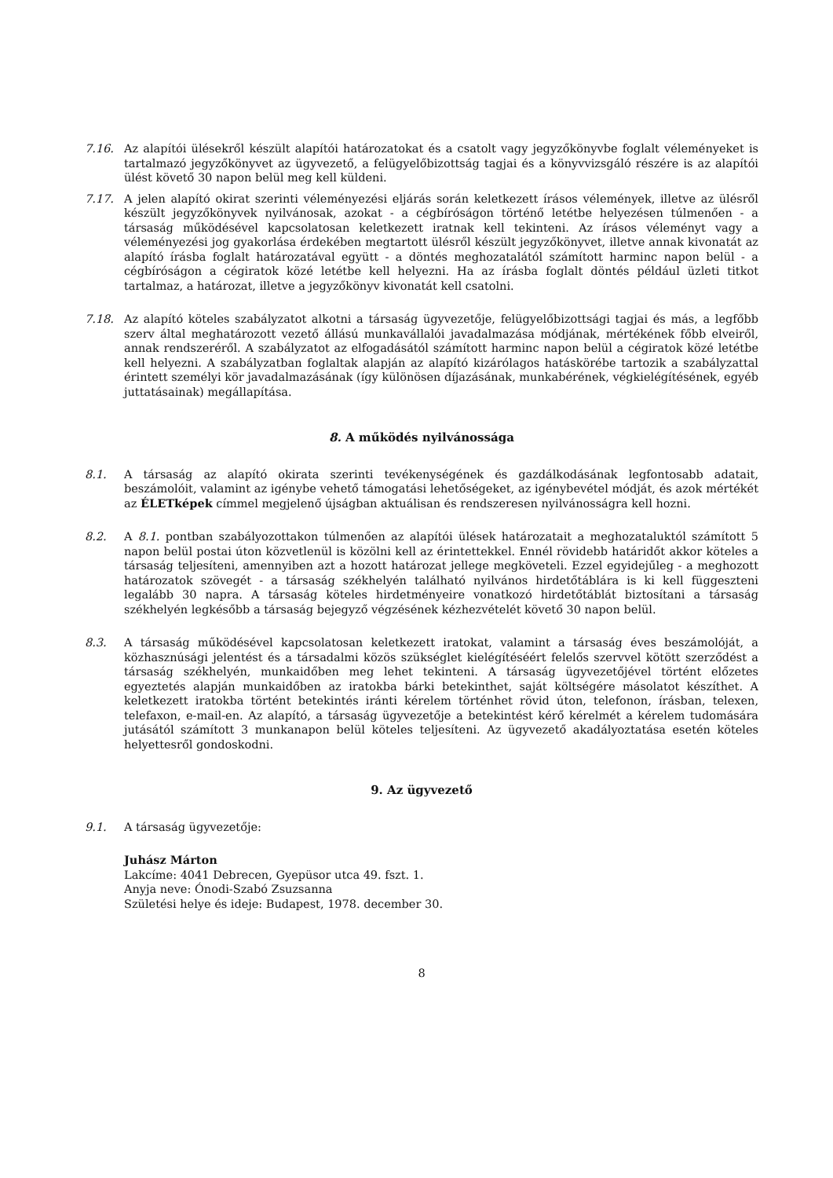7.16. Az alapítói ülésekről készült alapítói határozatokat és a csatolt vagy jegyzőkönyvbe foglalt véleményeket is tartalmazó jegyzőkönyvet az ügyvezető, a felügyelőbizottság tagjai és a könyvvizsgáló részére is az alapítói ülést követő 30 napon belül meg kell küldeni.
7.17. A jelen alapító okirat szerinti véleményezési eljárás során keletkezett írásos vélemények, illetve az ülésről készült jegyzőkönyvek nyilvánosak, azokat - a cégbíróságon történő letétbe helyezésen túlmenően - a társaság működésével kapcsolatosan keletkezett iratnak kell tekinteni. Az írásos véleményt vagy a véleményezési jog gyakorlása érdekében megtartott ülésről készült jegyzőkönyvet, illetve annak kivonatát az alapító írásba foglalt határozatával együtt - a döntés meghozatalától számított harminc napon belül - a cégbíróságon a cégiratok közé letétbe kell helyezni. Ha az írásba foglalt döntés például üzleti titkot tartalmaz, a határozat, illetve a jegyzőkönyv kivonatát kell csatolni.
7.18. Az alapító köteles szabályzatot alkotni a társaság ügyvezetője, felügyelőbizottsági tagjai és más, a legfőbb szerv által meghatározott vezető állású munkavállalói javadalmazása módjának, mértékének főbb elveiről, annak rendszeréről. A szabályzatot az elfogadásától számított harminc napon belül a cégiratok közé letétbe kell helyezni. A szabályzatban foglaltak alapján az alapító kizárólagos hatáskörébe tartozik a szabályzattal érintett személyi kör javadalmazásának (így különösen díjazásának, munkabérének, végkielégítésének, egyéb juttatásainak) megállapítása.
8. A működés nyilvánossága
8.1. A társaság az alapító okirata szerinti tevékenységének és gazdálkodásának legfontosabb adatait, beszámolóit, valamint az igénybe vehető támogatási lehetőségeket, az igénybevétel módját, és azok mértékét az ÉLETképek címmel megjelenő újságban aktuálisan és rendszeresen nyilvánosságra kell hozni.
8.2. A 8.1. pontban szabályozottakon túlmenően az alapítói ülések határozatait a meghozataluktól számított 5 napon belül postai úton közvetlenül is közölni kell az érintettekkel. Ennél rövidebb határidőt akkor köteles a társaság teljesíteni, amennyiben azt a hozott határozat jellege megköveteli. Ezzel egyidejűleg - a meghozott határozatok szövegét - a társaság székhelyén található nyilvános hirdetőtáblára is ki kell függeszteni legalább 30 napra. A társaság köteles hirdetményeire vonatkozó hirdetőtáblát biztosítani a társaság székhelyén legkésőbb a társaság bejegyző végzésének kézhezvételét követő 30 napon belül.
8.3. A társaság működésével kapcsolatosan keletkezett iratokat, valamint a társaság éves beszámolóját, a közhasznúsági jelentést és a társadalmi közös szükséglet kielégítéséért felelős szervvel kötött szerződést a társaság székhelyén, munkaidőben meg lehet tekinteni. A társaság ügyvezetőjével történt előzetes egyeztetés alapján munkaidőben az iratokba bárki betekinthet, saját költségére másolatot készíthet. A keletkezett iratokba történt betekintés iránti kérelem történhet rövid úton, telefonon, írásban, telexen, telefaxon, e-mail-en. Az alapító, a társaság ügyvezetője a betekintést kérő kérelmét a kérelem tudomására jutásától számított 3 munkanapon belül köteles teljesíteni. Az ügyvezető akadályoztatása esetén köteles helyettesről gondoskodni.
9. Az ügyvezető
9.1. A társaság ügyvezetője:
Juhász Márton
Lakcíme: 4041 Debrecen, Gyepüsor utca 49. fszt. 1.
Anyja neve: Ónodi-Szabó Zsuzsanna
Születési helye és ideje: Budapest, 1978. december 30.
8